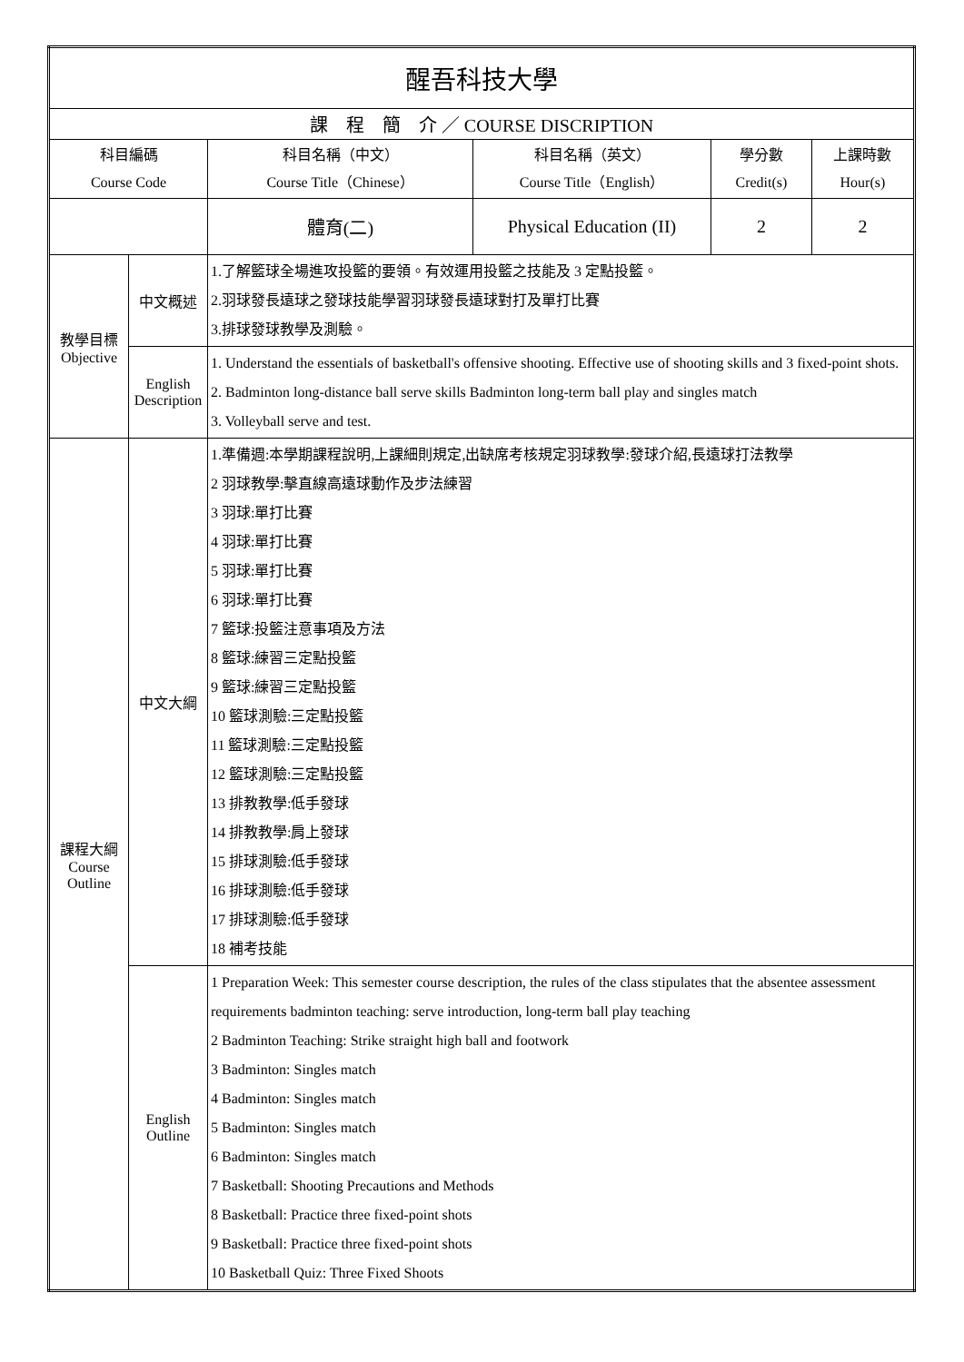| 醒吾科技大學 | | | | | |
| 課 程 簡 介 ／ COURSE DISCRIPTION | | | | | |
| 科目編碼 Course Code | | 科目名稱（中文） Course Title（Chinese） | 科目名稱（英文） Course Title（English） | 學分數 Credit(s) | 上課時數 Hour(s) |
| | | 體育(二) | Physical Education (II) | 2 | 2 |
| 教學目標 Objective | 中文概述 | 1.了解籃球全場進攻投籃的要領。有效運用投籃之技能及 3 定點投籃。 2.羽球發長遠球之發球技能學習羽球發長遠球對打及單打比賽 3.排球發球教學及測驗。 | | | |
| | English Description | 1. Understand the essentials of basketball's offensive shooting. Effective use of shooting skills and 3 fixed-point shots. 2. Badminton long-distance ball serve skills Badminton long-term ball play and singles match 3. Volleyball serve and test. | | | |
| 課程大綱 Course Outline | 中文大綱 | 1.準備週:本學期課程說明,上課細則規定,出缺席考核規定羽球教學:發球介紹,長遠球打法教學 2 羽球教學:擊直線高遠球動作及步法練習 3 羽球:單打比賽 4 羽球:單打比賽 5 羽球:單打比賽 6 羽球:單打比賽 7 籃球:投籃注意事項及方法 8 籃球:練習三定點投籃 9 籃球:練習三定點投籃 10 籃球測驗:三定點投籃 11 籃球測驗:三定點投籃 12 籃球測驗:三定點投籃 13 排教教學:低手發球 14 排教教學:肩上發球 15 排球測驗:低手發球 16 排球測驗:低手發球 17 排球測驗:低手發球 18 補考技能 | | | |
| | English Outline | 1 Preparation Week: This semester course description, the rules of the class stipulates that the absentee assessment requirements badminton teaching: serve introduction, long-term ball play teaching 2 Badminton Teaching: Strike straight high ball and footwork 3 Badminton: Singles match 4 Badminton: Singles match 5 Badminton: Singles match 6 Badminton: Singles match 7 Basketball: Shooting Precautions and Methods 8 Basketball: Practice three fixed-point shots 9 Basketball: Practice three fixed-point shots 10 Basketball Quiz: Three Fixed Shoots | | | |